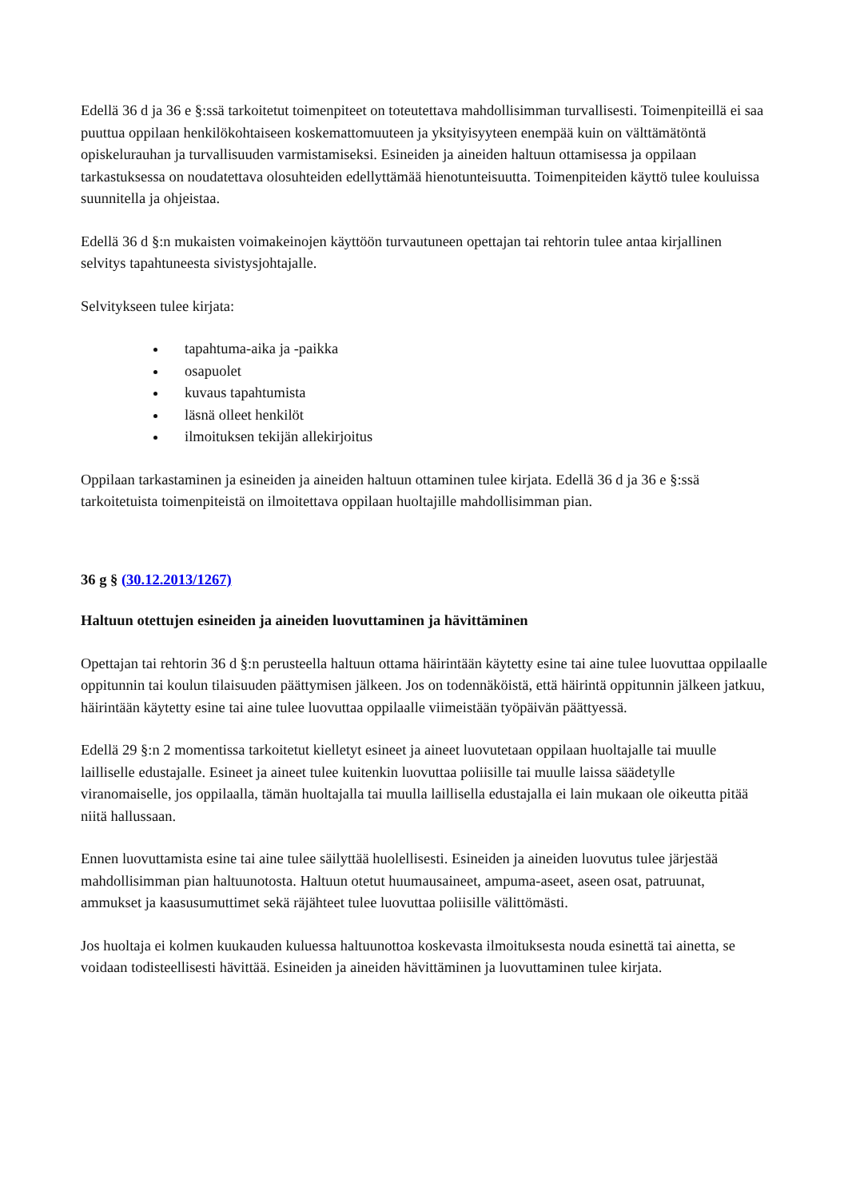Edellä 36 d ja 36 e §:ssä tarkoitetut toimenpiteet on toteutettava mahdollisimman turvallisesti. Toimenpiteillä ei saa puuttua oppilaan henkilökohtaiseen koskemattomuuteen ja yksityisyyteen enempää kuin on välttämätöntä opiskelurauhan ja turvallisuuden varmistamiseksi. Esineiden ja aineiden haltuun ottamisessa ja oppilaan tarkastuksessa on noudatettava olosuhteiden edellyttämää hienotunteisuutta. Toimenpiteiden käyttö tulee kouluissa suunnitella ja ohjeistaa.
Edellä 36 d §:n mukaisten voimakeinojen käyttöön turvautuneen opettajan tai rehtorin tulee antaa kirjallinen selvitys tapahtuneesta sivistysjohtajalle.
Selvitykseen tulee kirjata:
tapahtuma-aika ja -paikka
osapuolet
kuvaus tapahtumista
läsnä olleet henkilöt
ilmoituksen tekijän allekirjoitus
Oppilaan tarkastaminen ja esineiden ja aineiden haltuun ottaminen tulee kirjata. Edellä 36 d ja 36 e §:ssä tarkoitetuista toimenpiteistä on ilmoitettava oppilaan huoltajille mahdollisimman pian.
36 g § (30.12.2013/1267)
Haltuun otettujen esineiden ja aineiden luovuttaminen ja hävittäminen
Opettajan tai rehtorin 36 d §:n perusteella haltuun ottama häirintään käytetty esine tai aine tulee luovuttaa oppilaalle oppitunnin tai koulun tilaisuuden päättymisen jälkeen. Jos on todennäköistä, että häirintä oppitunnin jälkeen jatkuu, häirintään käytetty esine tai aine tulee luovuttaa oppilaalle viimeistään työpäivän päättyessä.
Edellä 29 §:n 2 momentissa tarkoitetut kielletyt esineet ja aineet luovutetaan oppilaan huoltajalle tai muulle lailliselle edustajalle. Esineet ja aineet tulee kuitenkin luovuttaa poliisille tai muulle laissa säädetylle viranomaiselle, jos oppilaalla, tämän huoltajalla tai muulla laillisella edustajalla ei lain mukaan ole oikeutta pitää niitä hallussaan.
Ennen luovuttamista esine tai aine tulee säilyttää huolellisesti. Esineiden ja aineiden luovutus tulee järjestää mahdollisimman pian haltuunotosta. Haltuun otetut huumausaineet, ampuma-aseet, aseen osat, patruunat, ammukset ja kaasusumuttimet sekä räjähteet tulee luovuttaa poliisille välittömästi.
Jos huoltaja ei kolmen kuukauden kuluessa haltuunottoa koskevasta ilmoituksesta nouda esinettä tai ainetta, se voidaan todisteellisesti hävittää. Esineiden ja aineiden hävittäminen ja luovuttaminen tulee kirjata.